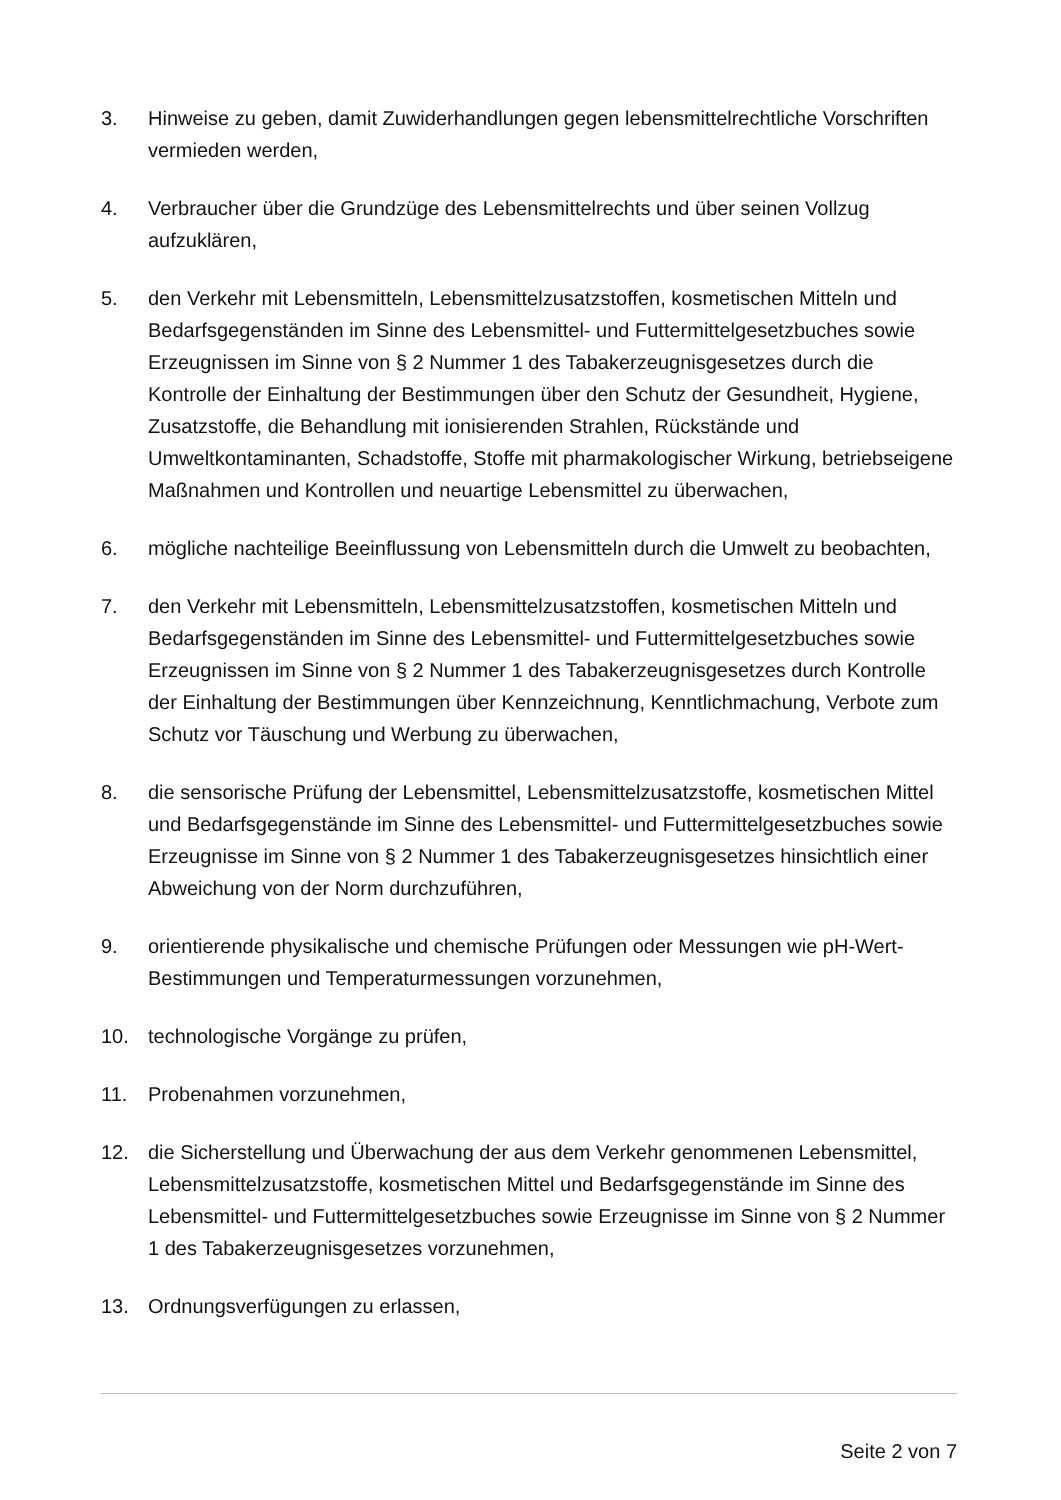3. Hinweise zu geben, damit Zuwiderhandlungen gegen lebensmittelrechtliche Vorschriften vermieden werden,
4. Verbraucher über die Grundzüge des Lebensmittelrechts und über seinen Vollzug aufzuklären,
5. den Verkehr mit Lebensmitteln, Lebensmittelzusatzstoffen, kosmetischen Mitteln und Bedarfsgegenständen im Sinne des Lebensmittel- und Futtermittelgesetzbuches sowie Erzeugnissen im Sinne von § 2 Nummer 1 des Tabakerzeugnisgesetzes durch die Kontrolle der Einhaltung der Bestimmungen über den Schutz der Gesundheit, Hygiene, Zusatzstoffe, die Behandlung mit ionisierenden Strahlen, Rückstände und Umweltkontaminanten, Schadstoffe, Stoffe mit pharmakologischer Wirkung, betriebseigene Maßnahmen und Kontrollen und neuartige Lebensmittel zu überwachen,
6. mögliche nachteilige Beeinflussung von Lebensmitteln durch die Umwelt zu beobachten,
7. den Verkehr mit Lebensmitteln, Lebensmittelzusatzstoffen, kosmetischen Mitteln und Bedarfsgegenständen im Sinne des Lebensmittel- und Futtermittelgesetzbuches sowie Erzeugnissen im Sinne von § 2 Nummer 1 des Tabakerzeugnisgesetzes durch Kontrolle der Einhaltung der Bestimmungen über Kennzeichnung, Kenntlichmachung, Verbote zum Schutz vor Täuschung und Werbung zu überwachen,
8. die sensorische Prüfung der Lebensmittel, Lebensmittelzusatzstoffe, kosmetischen Mittel und Bedarfsgegenstände im Sinne des Lebensmittel- und Futtermittelgesetzbuches sowie Erzeugnisse im Sinne von § 2 Nummer 1 des Tabakerzeugnisgesetzes hinsichtlich einer Abweichung von der Norm durchzuführen,
9. orientierende physikalische und chemische Prüfungen oder Messungen wie pH-Wert-Bestimmungen und Temperaturmessungen vorzunehmen,
10. technologische Vorgänge zu prüfen,
11. Probenahmen vorzunehmen,
12. die Sicherstellung und Überwachung der aus dem Verkehr genommenen Lebensmittel, Lebensmittelzusatzstoffe, kosmetischen Mittel und Bedarfsgegenstände im Sinne des Lebensmittel- und Futtermittelgesetzbuches sowie Erzeugnisse im Sinne von § 2 Nummer 1 des Tabakerzeugnisgesetzes vorzunehmen,
13. Ordnungsverfügungen zu erlassen,
Seite 2 von 7